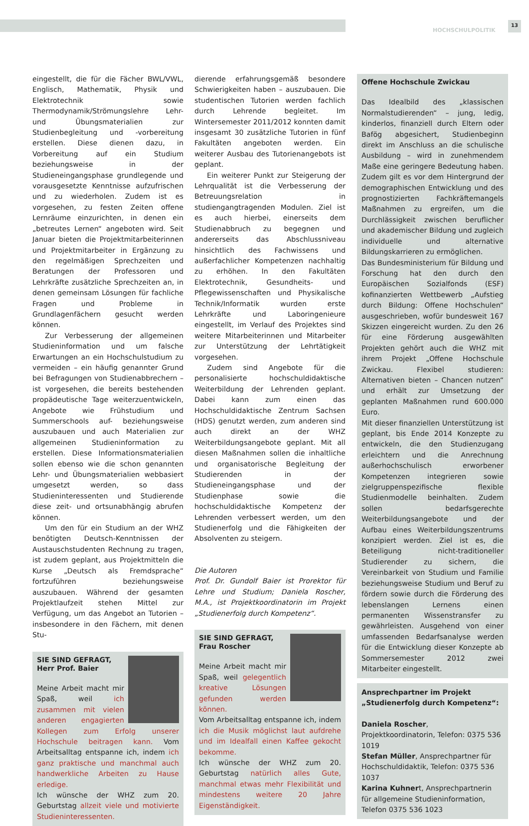HOCHSCHULPOLITIK
13
eingestellt, die für die Fächer BWL/VWL, Englisch, Mathematik, Physik und Elektrotechnik sowie Thermodynamik/Strömungslehre Lehr- und Übungsmaterialien zur Studienbegleitung und -vorbereitung erstellen. Diese dienen dazu, in Vorbereitung auf ein Studium beziehungsweise in der Studieneingangsphase grundlegende und vorausgesetzte Kenntnisse aufzufrischen und zu wiederholen. Zudem ist es vorgesehen, zu festen Zeiten offene Lernräume einzurichten, in denen ein „betreutes Lernen“ angeboten wird. Seit Januar bieten die Projektmitarbeiterinnen und Projektmitarbeiter in Ergänzung zu den regelmäßigen Sprechzeiten und Beratungen der Professoren und Lehrkräfte zusätzliche Sprechzeiten an, in denen gemeinsam Lösungen für fachliche Fragen und Probleme in Grundlagenfächern gesucht werden können.
Zur Verbesserung der allgemeinen Studieninformation und um falsche Erwartungen an ein Hochschulstudium zu vermeiden – ein häufig genannter Grund bei Befragungen von Studienabbrechern – ist vorgesehen, die bereits bestehenden propädeutische Tage weiterzuentwickeln, Angebote wie Frühstudium und Summerschools auf- beziehungsweise auszubauen und auch Materialien zur allgemeinen Studieninformation zu erstellen. Diese Informationsmaterialien sollen ebenso wie die schon genannten Lehr- und Übungsmaterialien webbasiert umgesetzt werden, so dass Studieninteressenten und Studierende diese zeit- und ortsunabhängig abrufen können.
Um den für ein Studium an der WHZ benötigten Deutsch-Kenntnissen der Austauschstudenten Rechnung zu tragen, ist zudem geplant, aus Projektmitteln die Kurse „Deutsch als Fremdsprache“ fortzuführen beziehungsweise auszubauen. Während der gesamten Projektlaufzeit stehen Mittel zur Verfügung, um das Angebot an Tutorien – insbesondere in den Fächern, mit denen Stu-
SIE SIND GEFRAGT,
Herr Prof. Baier
Meine Arbeit macht mir Spaß, weil ich zusammen mit vielen anderen engagierten Kollegen zum Erfolg unserer Hochschule beitragen kann. Vom Arbeitsalltag entspanne ich, indem ich ganz praktische und manchmal auch handwerkliche Arbeiten zu Hause erledige.
Ich wünsche der WHZ zum 20. Geburtstag allzeit viele und motivierte Studieninteressenten.
dierende erfahrungsgemäß besondere Schwierigkeiten haben – auszubauen. Die studentischen Tutorien werden fachlich durch Lehrende begleitet. Im Wintersemester 2011/2012 konnten damit insgesamt 30 zusätzliche Tutorien in fünf Fakultäten angeboten werden. Ein weiterer Ausbau des Tutorienangebots ist geplant.
Ein weiterer Punkt zur Steigerung der Lehrqualität ist die Verbesserung der Betreuungsrelation in studiengangtragenden Modulen. Ziel ist es auch hierbei, einerseits dem Studienabbruch zu begegnen und andererseits das Abschlussniveau hinsichtlich des Fachwissens und außerfachlicher Kompetenzen nachhaltig zu erhöhen. In den Fakultäten Elektrotechnik, Gesundheits- und Pflegewissenschaften und Physikalische Technik/Informatik wurden erste Lehrkräfte und Laboringenieure eingestellt, im Verlauf des Projektes sind weitere Mitarbeiterinnen und Mitarbeiter zur Unterstützung der Lehrtätigkeit vorgesehen.
Zudem sind Angebote für die personalisierte hochschuldidaktische Weiterbildung der Lehrenden geplant. Dabei kann zum einen das Hochschuldidaktische Zentrum Sachsen (HDS) genutzt werden, zum anderen sind auch direkt an der WHZ Weiterbildungsangebote geplant. Mit all diesen Maßnahmen sollen die inhaltliche und organisatorische Begleitung der Studierenden in der Studieneingangsphase und der Studienphase sowie die hochschuldidaktische Kompetenz der Lehrenden verbessert werden, um den Studienerfolg und die Fähigkeiten der Absolventen zu steigern.
Die Autoren
Prof. Dr. Gundolf Baier ist Prorektor für Lehre und Studium; Daniela Roscher, M.A., ist Projektkoordinatorin im Projekt „Studienerfolg durch Kompetenz“.
SIE SIND GEFRAGT,
Frau Roscher
Meine Arbeit macht mir Spaß, weil gelegentlich kreative Lösungen gefunden werden können.
Vom Arbeitsalltag entspanne ich, indem ich die Musik möglichst laut aufdrehe und im Idealfall einen Kaffee gekocht bekomme.
Ich wünsche der WHZ zum 20. Geburtstag natürlich alles Gute, manchmal etwas mehr Flexibilität und mindestens weitere 20 Jahre Eigenständigkeit.
Offene Hochschule Zwickau
Das Idealbild des „klassischen Normalstudierenden“ – jung, ledig, kinderlos, finanziell durch Eltern oder Bafög abgesichert, Studienbeginn direkt im Anschluss an die schulische Ausbildung – wird in zunehmendem Maße eine geringere Bedeutung haben. Zudem gilt es vor dem Hintergrund der demographischen Entwicklung und des prognostizierten Fachkräftemangels Maßnahmen zu ergreifen, um die Durchlässigkeit zwischen beruflicher und akademischer Bildung und zugleich individuelle und alternative Bildungskarrieren zu ermöglichen.
Das Bundesministerium für Bildung und Forschung hat den durch den Europäischen Sozialfonds (ESF) kofinanzierten Wettbewerb „Aufstieg durch Bildung: Offene Hochschulen“ ausgeschrieben, wofür bundesweit 167 Skizzen eingereicht wurden. Zu den 26 für eine Förderung ausgewählten Projekten gehört auch die WHZ mit ihrem Projekt „Offene Hochschule Zwickau. Flexibel studieren: Alternativen bieten – Chancen nutzen“ und erhält zur Umsetzung der geplanten Maßnahmen rund 600.000 Euro.
Mit dieser finanziellen Unterstützung ist geplant, bis Ende 2014 Konzepte zu entwickeln, die den Studienzugang erleichtern und die Anrechnung außerhochschulisch erworbener Kompetenzen integrieren sowie zielgruppenspezifische flexible Studienmodelle beinhalten. Zudem sollen bedarfsgerechte Weiterbildungsangebote und der Aufbau eines Weiterbildungszentrums konzipiert werden. Ziel ist es, die Beteiligung nicht-traditioneller Studierender zu sichern, die Vereinbarkeit von Studium und Familie beziehungsweise Studium und Beruf zu fördern sowie durch die Förderung des lebenslangen Lernens einen permanenten Wissenstransfer zu gewährleisten. Ausgehend von einer umfassenden Bedarfsanalyse werden für die Entwicklung dieser Konzepte ab Sommersemester 2012 zwei Mitarbeiter eingestellt.
Ansprechpartner im Projekt
„Studienerfolg durch Kompetenz“:
Daniela Roscher, Projektkoordinatorin, Telefon: 0375 536 1019
Stefan Müller, Ansprechpartner für Hochschuldidaktik, Telefon: 0375 536 1037
Karina Kuhnert, Ansprechpartnerin für allgemeine Studieninformation, Telefon 0375 536 1023